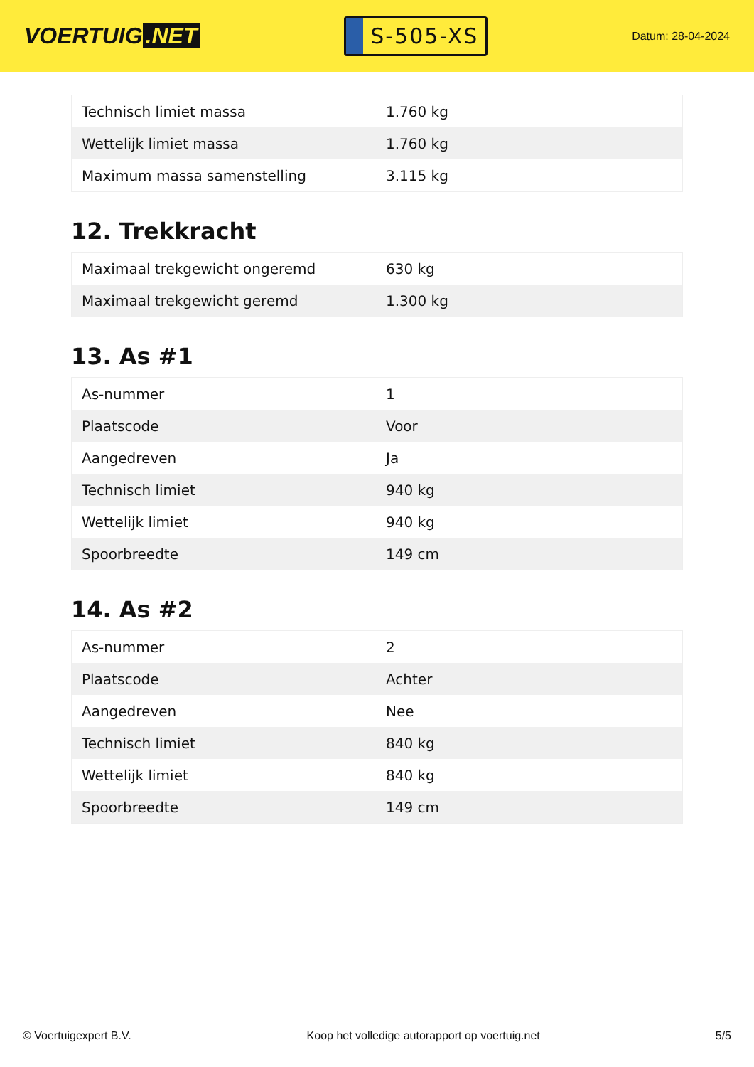VOERTUIG.NET
S-505-XS
Datum: 28-04-2024
| Technisch limiet massa | 1.760 kg |
| Wettelijk limiet massa | 1.760 kg |
| Maximum massa samenstelling | 3.115 kg |
12. Trekkracht
| Maximaal trekgewicht ongeremd | 630 kg |
| Maximaal trekgewicht geremd | 1.300 kg |
13. As #1
| As-nummer | 1 |
| Plaatscode | Voor |
| Aangedreven | Ja |
| Technisch limiet | 940 kg |
| Wettelijk limiet | 940 kg |
| Spoorbreedte | 149 cm |
14. As #2
| As-nummer | 2 |
| Plaatscode | Achter |
| Aangedreven | Nee |
| Technisch limiet | 840 kg |
| Wettelijk limiet | 840 kg |
| Spoorbreedte | 149 cm |
© Voertuigexpert B.V. Koop het volledige autorapport op voertuig.net 5/5